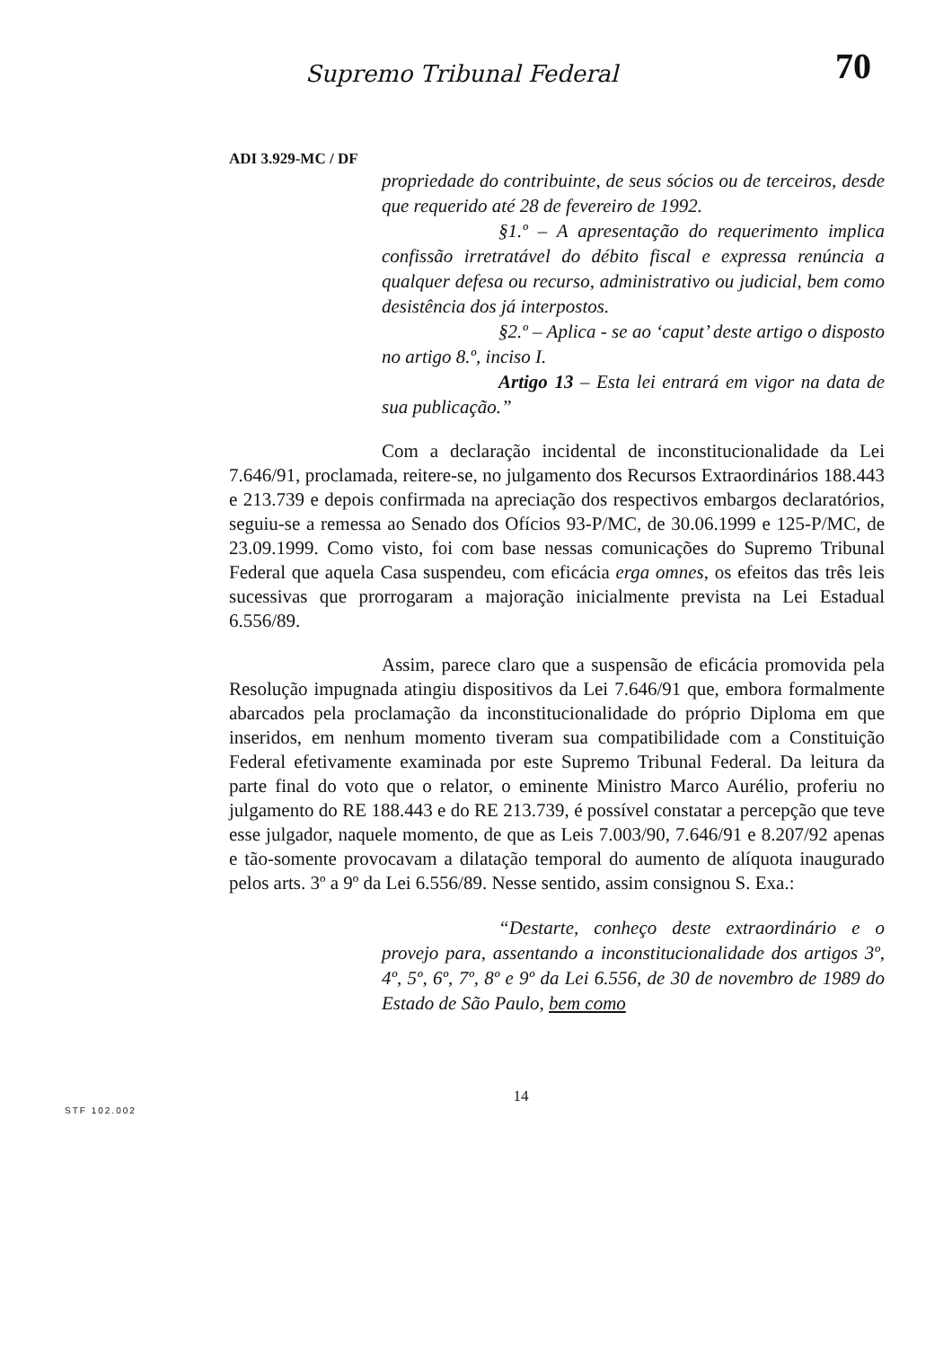Supremo Tribunal Federal 70
ADI 3.929-MC / DF
propriedade do contribuinte, de seus sócios ou de terceiros, desde que requerido até 28 de fevereiro de 1992.
§1.º – A apresentação do requerimento implica confissão irretratável do débito fiscal e expressa renúncia a qualquer defesa ou recurso, administrativo ou judicial, bem como desistência dos já interpostos.
§2.º – Aplica - se ao ‘caput’ deste artigo o disposto no artigo 8.º, inciso I.
Artigo 13 – Esta lei entrará em vigor na data de sua publicação.”
Com a declaração incidental de inconstitucionalidade da Lei 7.646/91, proclamada, reitere-se, no julgamento dos Recursos Extraordinários 188.443 e 213.739 e depois confirmada na apreciação dos respectivos embargos declaratórios, seguiu-se a remessa ao Senado dos Ofícios 93-P/MC, de 30.06.1999 e 125-P/MC, de 23.09.1999. Como visto, foi com base nessas comunicações do Supremo Tribunal Federal que aquela Casa suspendeu, com eficácia erga omnes, os efeitos das três leis sucessivas que prorrogaram a majoração inicialmente prevista na Lei Estadual 6.556/89.
Assim, parece claro que a suspensão de eficácia promovida pela Resolução impugnada atingiu dispositivos da Lei 7.646/91 que, embora formalmente abarcados pela proclamação da inconstitucionalidade do próprio Diploma em que inseridos, em nenhum momento tiveram sua compatibilidade com a Constituição Federal efetivamente examinada por este Supremo Tribunal Federal. Da leitura da parte final do voto que o relator, o eminente Ministro Marco Aurélio, proferiu no julgamento do RE 188.443 e do RE 213.739, é possível constatar a percepção que teve esse julgador, naquele momento, de que as Leis 7.003/90, 7.646/91 e 8.207/92 apenas e tão-somente provocavam a dilatação temporal do aumento de alíquota inaugurado pelos arts. 3º a 9º da Lei 6.556/89. Nesse sentido, assim consignou S. Exa.:
“Destarte, conheço deste extraordinário e o provejo para, assentando a inconstitucionalidade dos artigos 3º, 4º, 5º, 6º, 7º, 8º e 9º da Lei 6.556, de 30 de novembro de 1989 do Estado de São Paulo, bem como
14
STF 102.002